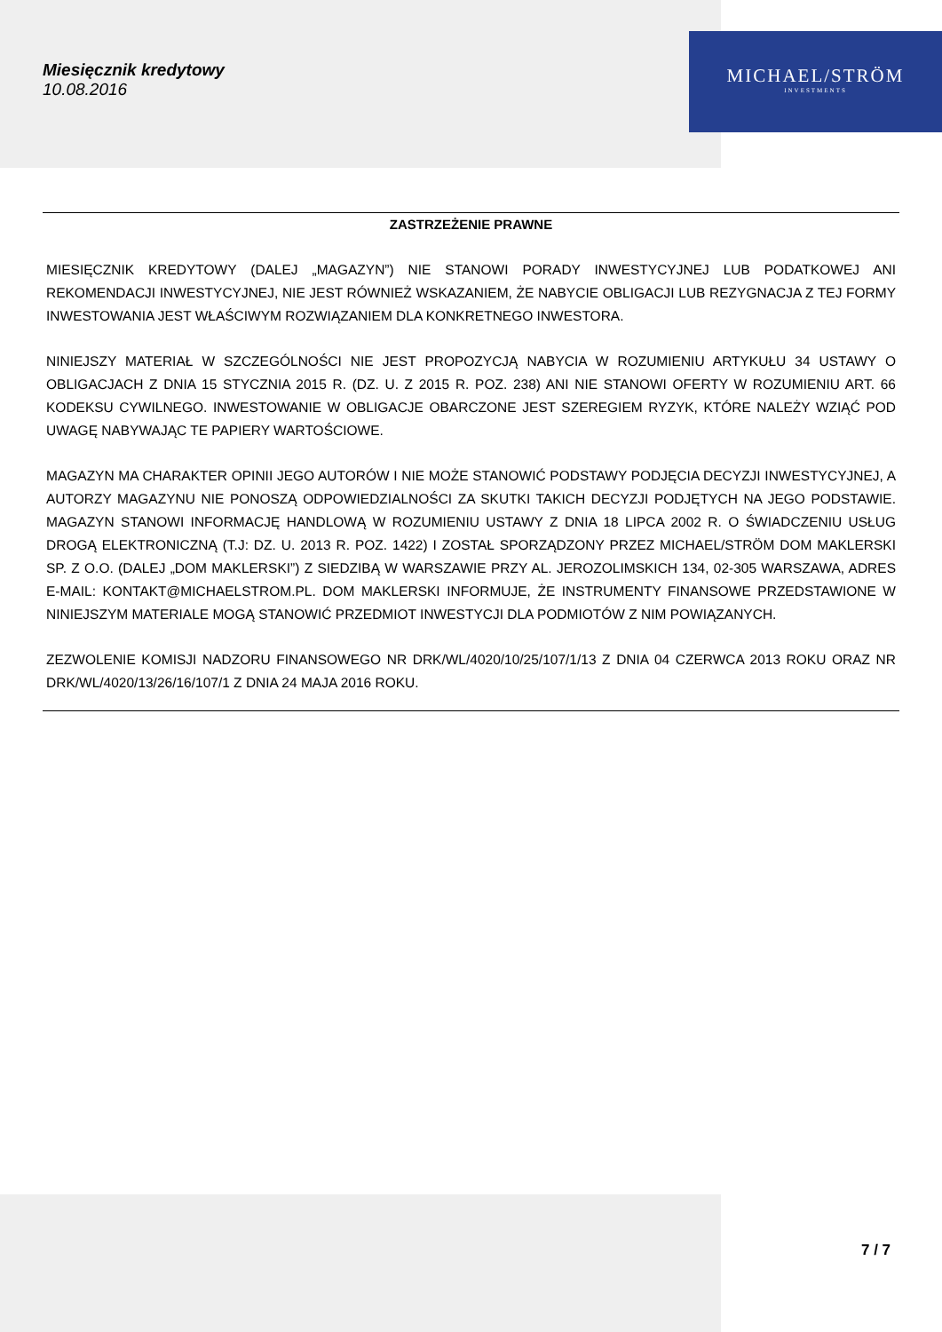Miesięcznik kredytowy
10.08.2016
MICHAEL/STRÖM
INVESTMENTS
ZASTRZEŻENIE PRAWNE
MIESIĘCZNIK KREDYTOWY (DALEJ „MAGAZYN”) NIE STANOWI PORADY INWESTYCYJNEJ LUB PODATKOWEJ ANI REKOMENDACJI INWESTYCYJNEJ, NIE JEST RÓWNIEŻ WSKAZANIEM, ŻE NABYCIE OBLIGACJI LUB REZYGNACJA Z TEJ FORMY INWESTOWANIA JEST WŁAŚCIWYM ROZWIĄZANIEM DLA KONKRETNEGO INWESTORA.
NINIEJSZY MATERIAŁ W SZCZEGÓLNOŚCI NIE JEST PROPOZYCJĄ NABYCIA W ROZUMIENIU ARTYKUŁU 34 USTAWY O OBLIGACJACH Z DNIA 15 STYCZNIA 2015 R. (DZ. U. Z 2015 R. POZ. 238) ANI NIE STANOWI OFERTY W ROZUMIENIU ART. 66 KODEKSU CYWILNEGO. INWESTOWANIE W OBLIGACJE OBARCZONE JEST SZEREGIEM RYZYK, KTÓRE NALEŻY WZIĄĆ POD UWAGĘ NABYWAJĄC TE PAPIERY WARTOŚCIOWE.
MAGAZYN MA CHARAKTER OPINII JEGO AUTORÓW I NIE MOŻE STANOWIĆ PODSTAWY PODJĘCIA DECYZJI INWESTYCYJNEJ, A AUTORZY MAGAZYNU NIE PONOSZĄ ODPOWIEDZIALNOŚCI ZA SKUTKI TAKICH DECYZJI PODJĘTYCH NA JEGO PODSTAWIE. MAGAZYN STANOWI INFORMACJĘ HANDLOWĄ W ROZUMIENIU USTAWY Z DNIA 18 LIPCA 2002 R. O ŚWIADCZENIU USŁUG DROGĄ ELEKTRONICZNĄ (T.J: DZ. U. 2013 R. POZ. 1422) I ZOSTAŁ SPORZĄDZONY PRZEZ MICHAEL/STRÖM DOM MAKLERSKI SP. Z O.O. (DALEJ „DOM MAKLERSKI”) Z SIEDZIBĄ W WARSZAWIE PRZY AL. JEROZOLIMSKICH 134, 02-305 WARSZAWA, ADRES E-MAIL: KONTAKT@MICHAELSTROM.PL. DOM MAKLERSKI INFORMUJE, ŻE INSTRUMENTY FINANSOWE PRZEDSTAWIONE W NINIEJSZYM MATERIALE MOGĄ STANOWIĆ PRZEDMIOT INWESTYCJI DLA PODMIOTÓW Z NIM POWIĄZANYCH.
ZEZWOLENIE KOMISJI NADZORU FINANSOWEGO NR DRK/WL/4020/10/25/107/1/13 Z DNIA 04 CZERWCA 2013 ROKU ORAZ NR DRK/WL/4020/13/26/16/107/1 Z DNIA 24 MAJA 2016 ROKU.
7 / 7